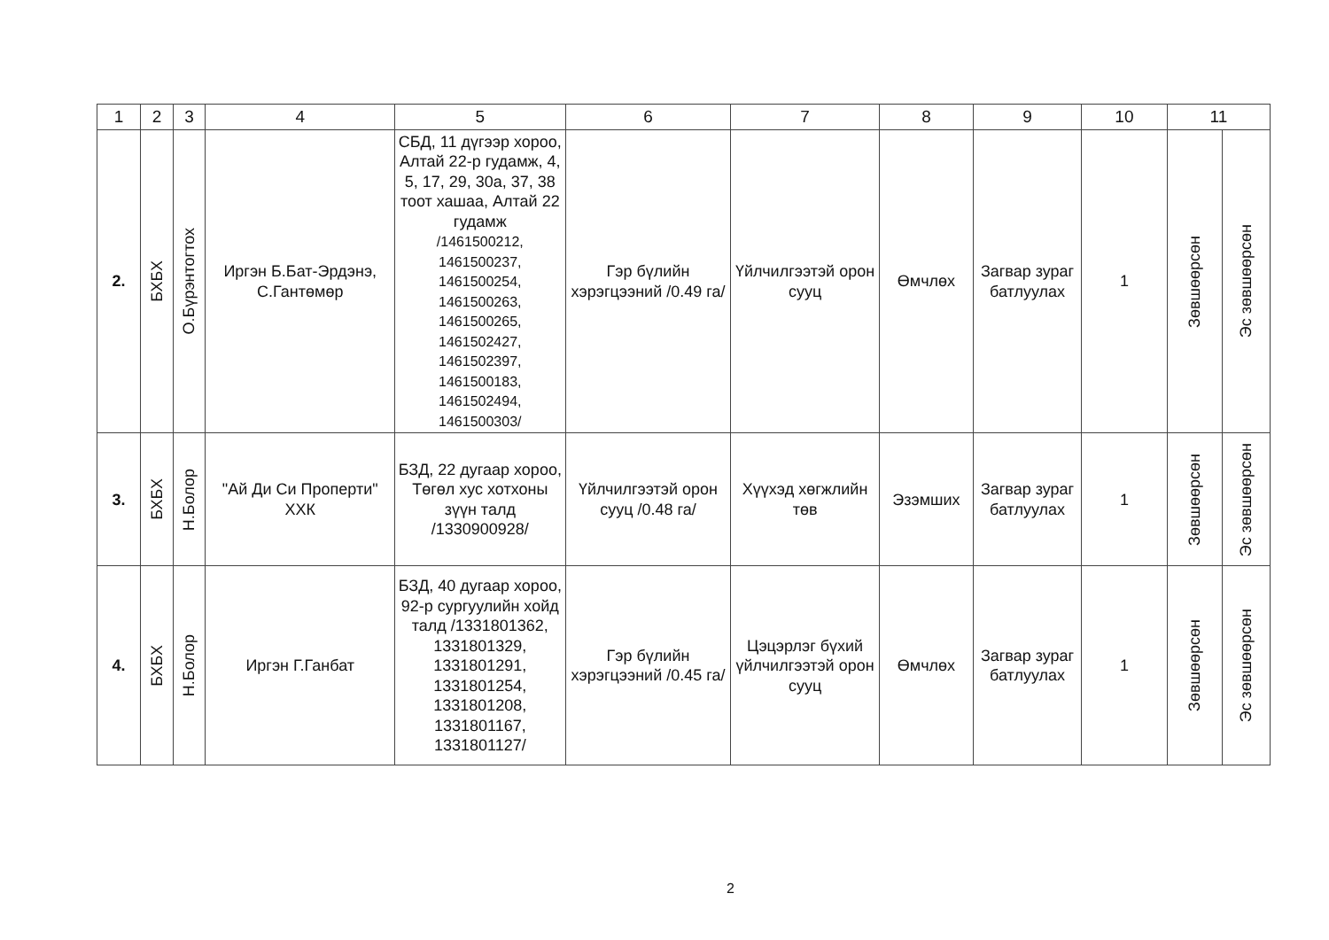| 1 | 2 | 3 | 4 | 5 | 6 | 7 | 8 | 9 | 10 | 11 | |
| --- | --- | --- | --- | --- | --- | --- | --- | --- | --- | --- | --- |
| 2. | БХБХ | О.Бүрэнтогтох | Иргэн Б.Бат-Эрдэнэ, С.Гантөмөр | СБД, 11 дүгээр хороо, Алтай 22-р гудамж, 4, 5, 17, 29, 30а, 37, 38 тоот хашаа, Алтай 22 гудамж /1461500212, 1461500237, 1461500254, 1461500263, 1461500265, 1461502427, 1461502397, 1461500183, 1461502494, 1461500303/ | Гэр бүлийн хэрэгцээний /0.49 га/ | Үйлчилгээтэй орон сууц | Өмчлөх | Загвар зураг батлуулах | 1 | Зөвшөөрсөн | Эс зөвшөөрсөн |
| 3. | БХБХ | Н.Болор | "Ай Ди Си Проперти" ХХК | БЗД, 22 дугаар хороо, Төгөл хус хотхоны зүүн талд /1330900928/ | Үйлчилгээтэй орон сууц /0.48 га/ | Хүүхэд хөгжлийн төв | Эзэмших | Загвар зураг батлуулах | 1 | Зөвшөөрсөн | Эс зөвшөөрсөн |
| 4. | БХБХ | Н.Болор | Иргэн Г.Ганбат | БЗД, 40 дугаар хороо, 92-р сургуулийн хойд талд /1331801362, 1331801329, 1331801291, 1331801254, 1331801208, 1331801167, 1331801127/ | Гэр бүлийн хэрэгцээний /0.45 га/ | Цэцэрлэг бүхий үйлчилгээтэй орон сууц | Өмчлөх | Загвар зураг батлуулах | 1 | Зөвшөөрсөн | Эс зөвшөөрсөн |
2